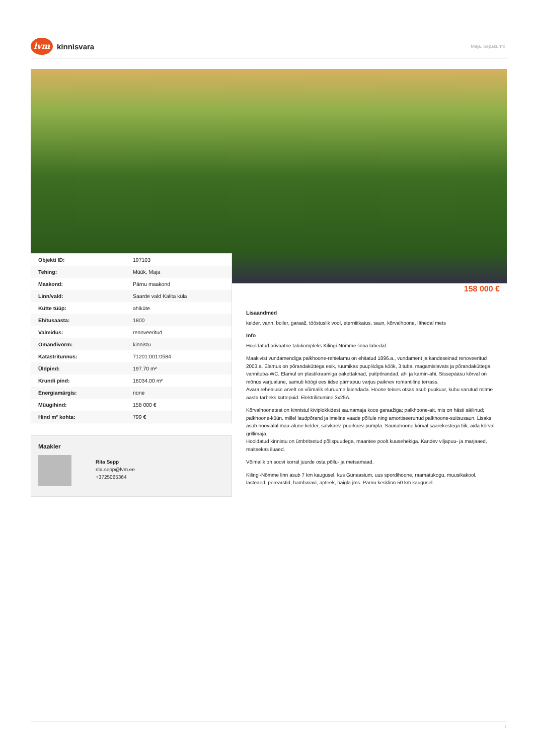lvm
kinnisvara
Maja, Sepakurmi
| Objekti ID: | 197103 |
| Tehing: | Müük, Maja |
| Maakond: | Pärnu maakond |
| Linn/vald: | Saarde vald Kalita küla |
| Kütte tüüp: | ahiküte |
| Ehitusaasta: | 1800 |
| Valmidus: | renoveeritud |
| Omandivorm: | kinnistu |
| Katastritunnus: | 71201:001:0584 |
| Üldpind: | 197.70 m² |
| Krundi pind: | 16034.00 m² |
| Energiamärgis: | none |
| Müügihind: | 158 000 € |
| Hind m² kohta: | 799 € |
Maakler
Rita Sepp
rita.sepp@lvm.ee
+3725065364
158 000 €
Lisaandmed
kelder, vann, boiler, garaaž, tööstuslik vool, eterniitkatus, saun, kõrvalhoone, lähedal mets
Info
Hooldatud privaatne talukompleks Kilingi-Nõmme linna lähedal.
Maakivist vundamendiga palkhoone-rehielamu on ehitatud 1896.a., vundament ja kandeseinad renoveeritud 2003.a. Elamus on põrandaküttega esik, ruumikas puupliidiga köök, 3 tuba, magamislavats ja põrandaküttega vannituba-WC. Elamul on plastikraamiga pakettaknad, puitpõrandad, ahi ja kamin-ahi. Sissepääsu kõrval on mõnus varjualune, samuti köögi ees iidse pärnapuu varjus paiknev romantiline terrass.
Avara rehealuse arvelt on võimalik eluruume laiendada. Hoone teises otsas asub puukuur, kuhu varutud mitme aasta tarbeks küttepuid. Elektriliitumine 3x25A.
Kõrvalhoonetest on kinnistul kiviplokkidest saunamaja koos garaažiga; palkhoone-ait, mis on hästi säilinud; palkhoone-küün, millel laudpõrand ja imeline vaade põllule ning amortiseerunud palkhoone-suitsusaun. Lisaks asub hoovialal maa-alune kelder, salvkaev, puurkaev-pumpla. Saunahoone kõrval saarekestega tiik, aida kõrval grillimaja.
Hooldatud kinnistu on ümbritsetud põlispuudega, maantee poolt kuusehekiga. Kandev viljapuu- ja marjaaed, maitsekas iluaed.
Võimalik on soovi korral juurde osta põllu- ja metsamaad.
Kilingi-Nõmme linn asub 7 km kaugusel, kus Günaasium, uus spordihoone, raamatukogu, muusikakool, lasteaed, perearstid, hambaravi, apteek, haigla jms. Pärnu kesklinn 50 km kaugusel.
1